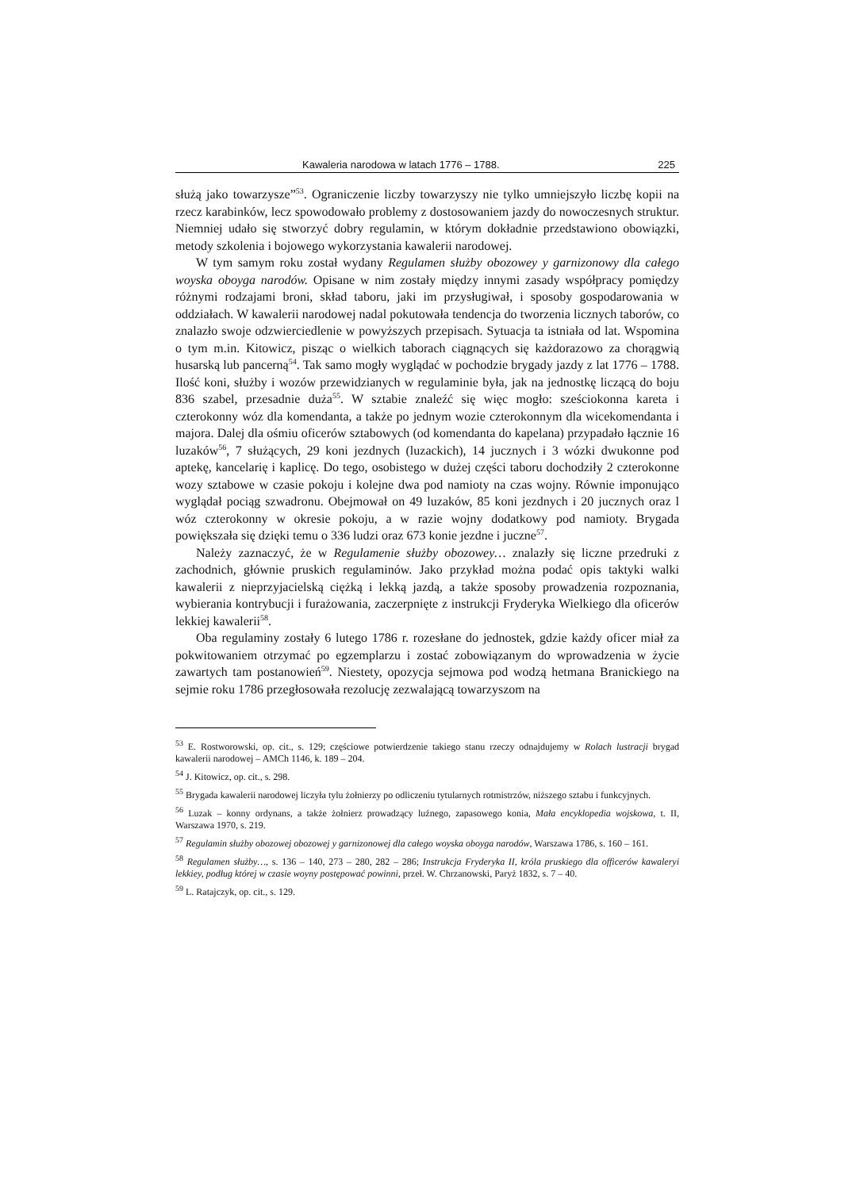Kawaleria narodowa w latach 1776 – 1788. 225
służą jako towarzysze”<sup>53</sup>. Ograniczenie liczby towarzyszy nie tylko umniejszyło liczbę kopii na rzecz karabinków, lecz spowodowało problemy z dostosowaniem jazdy do nowoczesnych struktur. Niemniej udało się stworzyć dobry regulamin, w którym dokładnie przedstawiono obowiązki, metody szkolenia i bojowego wykorzystania kawalerii narodowej.
W tym samym roku został wydany Regulamen służby obozowey y garnizonowy dla całego woyska oboyga narodów. Opisane w nim zostały między innymi zasady współpracy pomiędzy różnymi rodzajami broni, skład taboru, jaki im przysługiwał, i sposoby gospodarowania w oddziałach. W kawalerii narodowej nadal pokutowała tendencja do tworzenia licznych taborów, co znalazło swoje odzwierciedlenie w powyższych przepisach. Sytuacja ta istniała od lat. Wspomina o tym m.in. Kitowicz, pisząc o wielkich taborach ciągnących się każdorazowo za chorągwią husarską lub pancerną<sup>54</sup>. Tak samo mogły wyglądać w pochodzie brygady jazdy z lat 1776 – 1788. Ilość koni, służby i wozów przewidzianych w regulaminie była, jak na jednostkę liczącą do boju 836 szabel, przesadnie duża<sup>55</sup>. W sztabie znaleźć się więc mogło: sześciokonna kareta i czterokonny wóz dla komendanta, a także po jednym wozie czterokonnym dla wicekomendanta i majora. Dalej dla ośmiu oficerów sztabowych (od komendanta do kapelana) przypadało łącznie 16 luzaków<sup>56</sup>, 7 służących, 29 koni jezdnych (luzackich), 14 jucznych i 3 wózki dwukonne pod aptekę, kancelarię i kaplicę. Do tego, osobistego w dużej części taboru dochodziły 2 czterokonne wozy sztabowe w czasie pokoju i kolejne dwa pod namioty na czas wojny. Równie imponująco wyglądał pociąg szwadronu. Obejmował on 49 luzaków, 85 koni jezdnych i 20 jucznych oraz l wóz czterokonny w okresie pokoju, a w razie wojny dodatkowy pod namioty. Brygada powiększała się dzięki temu o 336 ludzi oraz 673 konie jezdne i juczne<sup>57</sup>.
Należy zaznaczyć, że w Regulamenie służby obozowey… znalazły się liczne przedruki z zachodnich, głównie pruskich regulaminów. Jako przykład można podać opis taktyki walki kawalerii z nieprzyjacielską ciężką i lekką jazdą, a także sposoby prowadzenia rozpoznania, wybierania kontrybucji i furażowania, zaczerpnięte z instrukcji Fryderyka Wielkiego dla oficerów lekkiej kawalerii<sup>58</sup>.
Oba regulaminy zostały 6 lutego 1786 r. rozesłane do jednostek, gdzie każdy oficer miał za pokwitowaniem otrzymać po egzemplarzu i zostać zobowiązanym do wprowadzenia w życie zawartych tam postanowień<sup>59</sup>. Niestety, opozycja sejmowa pod wodzą hetmana Branickiego na sejmie roku 1786 przegłosowała rezolucję zezwalającą towarzyszom na
<sup>53</sup> E. Rostworowski, op. cit., s. 129; częściowe potwierdzenie takiego stanu rzeczy odnajdujemy w Rolach lustracji brygad kawalerii narodowej – AMCh 1146, k. 189 – 204.
<sup>54</sup> J. Kitowicz, op. cit., s. 298.
<sup>55</sup> Brygada kawalerii narodowej liczyła tylu żołnierzy po odliczeniu tytularnych rotmistrzów, niższego sztabu i funkcyjnych.
<sup>56</sup> Luzak – konny ordynans, a także żołnierz prowadzący luźnego, zapasowego konia, Mała encyklopedia wojskowa, t. II, Warszawa 1970, s. 219.
<sup>57</sup> Regulamin służby obozowej obozowej y garnizonowej dla całego woyska oboyga narodów, Warszawa 1786, s. 160 – 161.
<sup>58</sup> Regulamen służby…, s. 136 – 140, 273 – 280, 282 – 286; Instrukcja Fryderyka II, króla pruskiego dla officerów kawaleryi lekkiey, podług której w czasie woyny postępować powinni, przeł. W. Chrzanowski, Paryż 1832, s. 7 – 40.
<sup>59</sup> L. Ratajczyk, op. cit., s. 129.